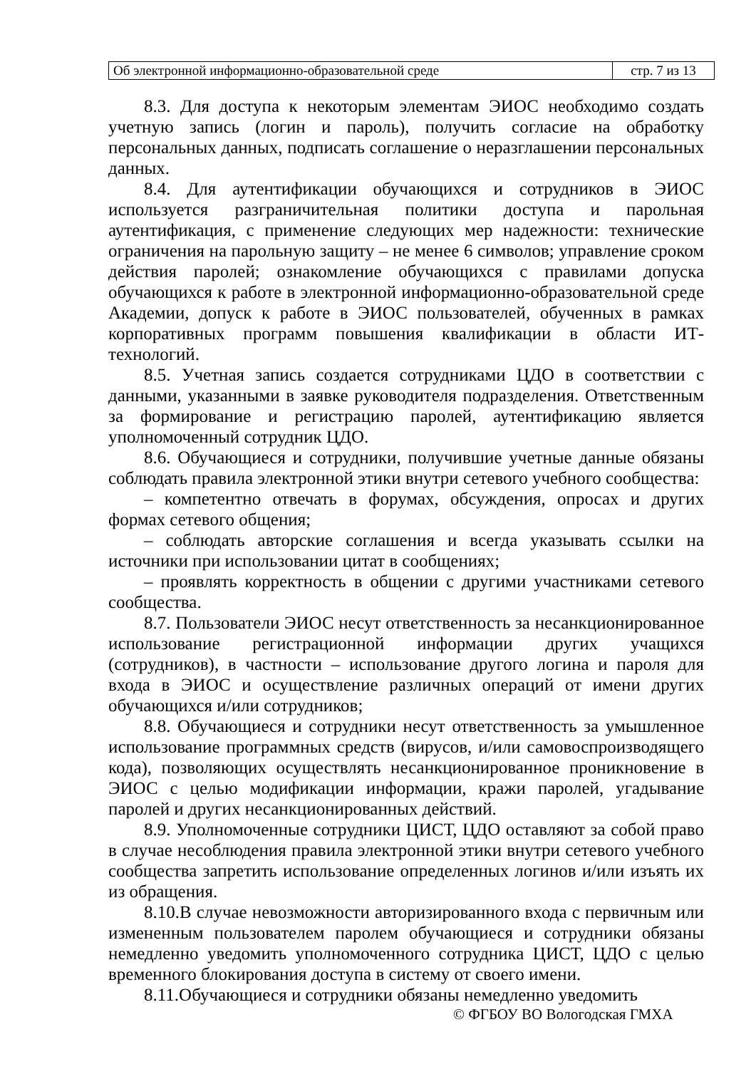| Об электронной информационно-образовательной среде | стр. 7 из 13 |
8.3. Для доступа к некоторым элементам ЭИОС необходимо создать учетную запись (логин и пароль), получить согласие на обработку персональных данных, подписать соглашение о неразглашении персональных данных.
8.4. Для аутентификации обучающихся и сотрудников в ЭИОС используется разграничительная политики доступа и парольная аутентификация, с применение следующих мер надежности: технические ограничения на парольную защиту – не менее 6 символов; управление сроком действия паролей; ознакомление обучающихся с правилами допуска обучающихся к работе в электронной информационно-образовательной среде Академии, допуск к работе в ЭИОС пользователей, обученных в рамках корпоративных программ повышения квалификации в области ИТ-технологий.
8.5. Учетная запись создается сотрудниками ЦДО в соответствии с данными, указанными в заявке руководителя подразделения. Ответственным за формирование и регистрацию паролей, аутентификацию является уполномоченный сотрудник ЦДО.
8.6. Обучающиеся и сотрудники, получившие учетные данные обязаны соблюдать правила электронной этики внутри сетевого учебного сообщества:
– компетентно отвечать в форумах, обсуждения, опросах и других формах сетевого общения;
– соблюдать авторские соглашения и всегда указывать ссылки на источники при использовании цитат в сообщениях;
– проявлять корректность в общении с другими участниками сетевого сообщества.
8.7. Пользователи ЭИОС несут ответственность за несанкционированное использование регистрационной информации других учащихся (сотрудников), в частности – использование другого логина и пароля для входа в ЭИОС и осуществление различных операций от имени других обучающихся и/или сотрудников;
8.8. Обучающиеся и сотрудники несут ответственность за умышленное использование программных средств (вирусов, и/или самовоспроизводящего кода), позволяющих осуществлять несанкционированное проникновение в ЭИОС с целью модификации информации, кражи паролей, угадывание паролей и других несанкционированных действий.
8.9. Уполномоченные сотрудники ЦИСТ, ЦДО оставляют за собой право в случае несоблюдения правила электронной этики внутри сетевого учебного сообщества запретить использование определенных логинов и/или изъять их из обращения.
8.10.В случае невозможности авторизированного входа с первичным или измененным пользователем паролем обучающиеся и сотрудники обязаны немедленно уведомить уполномоченного сотрудника ЦИСТ, ЦДО с целью временного блокирования доступа в систему от своего имени.
8.11.Обучающиеся и сотрудники обязаны немедленно уведомить
© ФГБОУ ВО Вологодская ГМХА